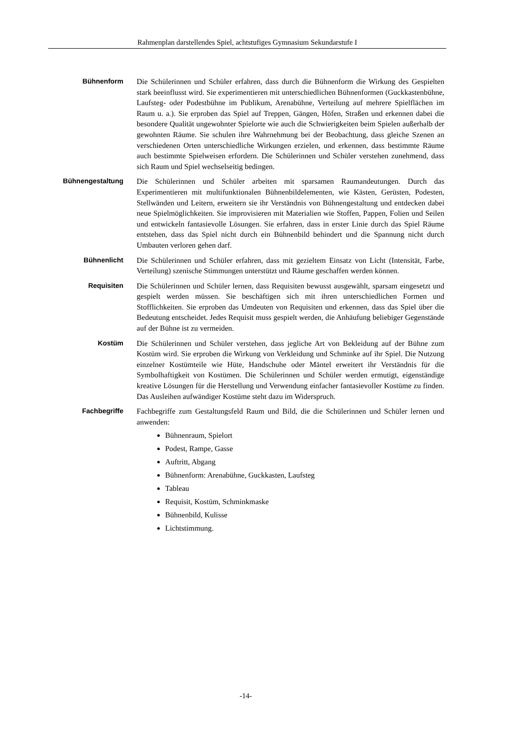Rahmenplan darstellendes Spiel, achtstufiges Gymnasium Sekundarstufe I
Bühnenform
Die Schülerinnen und Schüler erfahren, dass durch die Bühnenform die Wirkung des Gespielten stark beeinflusst wird. Sie experimentieren mit unterschiedlichen Bühnenformen (Guckkastenbühne, Laufsteg- oder Podestbühne im Publikum, Arenabühne, Verteilung auf mehrere Spielflächen im Raum u. a.). Sie erproben das Spiel auf Treppen, Gängen, Höfen, Straßen und erkennen dabei die besondere Qualität ungewohnter Spielorte wie auch die Schwierigkeiten beim Spielen außerhalb der gewohnten Räume. Sie schulen ihre Wahrnehmung bei der Beobachtung, dass gleiche Szenen an verschiedenen Orten unterschiedliche Wirkungen erzielen, und erkennen, dass bestimmte Räume auch bestimmte Spielweisen erfordern. Die Schülerinnen und Schüler verstehen zunehmend, dass sich Raum und Spiel wechselseitig bedingen.
Bühnengestaltung
Die Schülerinnen und Schüler arbeiten mit sparsamen Raumandeutungen. Durch das Experimentieren mit multifunktionalen Bühnenbildelementen, wie Kästen, Gerüsten, Podesten, Stellwänden und Leitern, erweitern sie ihr Verständnis von Bühnengestaltung und entdecken dabei neue Spielmöglichkeiten. Sie improvisieren mit Materialien wie Stoffen, Pappen, Folien und Seilen und entwickeln fantasievolle Lösungen. Sie erfahren, dass in erster Linie durch das Spiel Räume entstehen, dass das Spiel nicht durch ein Bühnenbild behindert und die Spannung nicht durch Umbauten verloren gehen darf.
Bühnenlicht
Die Schülerinnen und Schüler erfahren, dass mit gezieltem Einsatz von Licht (Intensität, Farbe, Verteilung) szenische Stimmungen unterstützt und Räume geschaffen werden können.
Requisiten
Die Schülerinnen und Schüler lernen, dass Requisiten bewusst ausgewählt, sparsam eingesetzt und gespielt werden müssen. Sie beschäftigen sich mit ihren unterschiedlichen Formen und Stofflichkeiten. Sie erproben das Umdeuten von Requisiten und erkennen, dass das Spiel über die Bedeutung entscheidet. Jedes Requisit muss gespielt werden, die Anhäufung beliebiger Gegenstände auf der Bühne ist zu vermeiden.
Kostüm
Die Schülerinnen und Schüler verstehen, dass jegliche Art von Bekleidung auf der Bühne zum Kostüm wird. Sie erproben die Wirkung von Verkleidung und Schminke auf ihr Spiel. Die Nutzung einzelner Kostümteile wie Hüte, Handschuhe oder Mäntel erweitert ihr Verständnis für die Symbolhaftigkeit von Kostümen. Die Schülerinnen und Schüler werden ermutigt, eigenständige kreative Lösungen für die Herstellung und Verwendung einfacher fantasievoller Kostüme zu finden. Das Ausleihen aufwändiger Kostüme steht dazu im Widerspruch.
Fachbegriffe
Fachbegriffe zum Gestaltungsfeld Raum und Bild, die die Schülerinnen und Schüler lernen und anwenden:
Bühnenraum, Spielort
Podest, Rampe, Gasse
Auftritt, Abgang
Bühnenform: Arenabühne, Guckkasten, Laufsteg
Tableau
Requisit, Kostüm, Schminkmaske
Bühnenbild, Kulisse
Lichtstimmung.
-14-